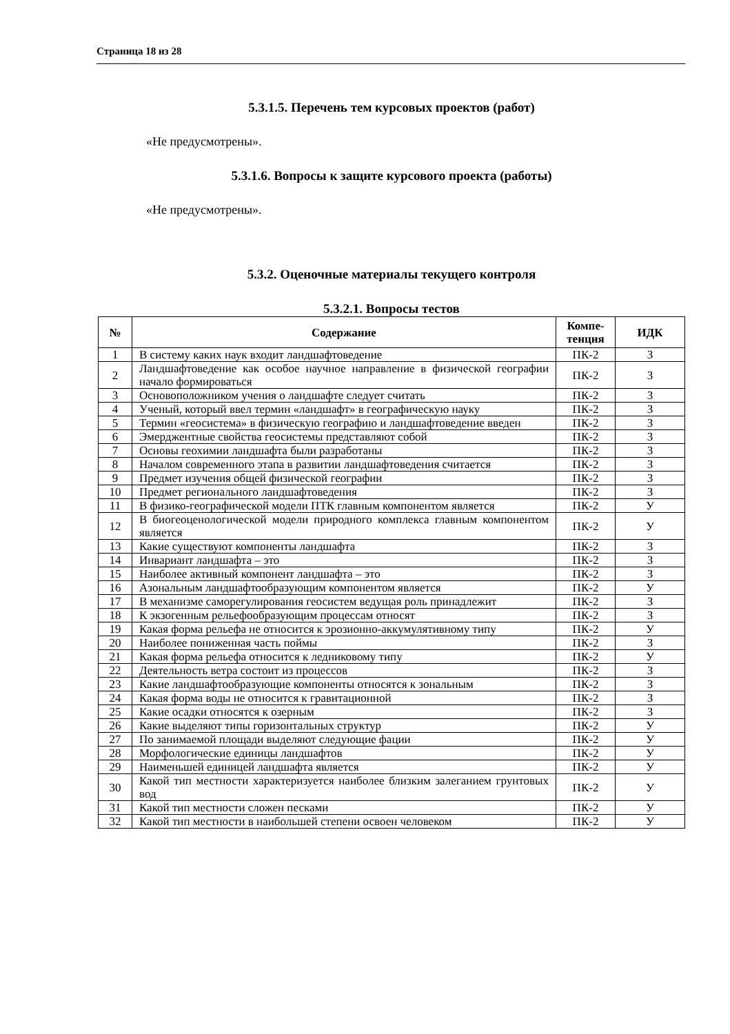Страница 18 из 28
5.3.1.5. Перечень тем курсовых проектов (работ)
«Не предусмотрены».
5.3.1.6. Вопросы к защите курсового проекта (работы)
«Не предусмотрены».
5.3.2. Оценочные материалы текущего контроля
5.3.2.1. Вопросы тестов
| № | Содержание | Компе-тенция | ИДК |
| --- | --- | --- | --- |
| 1 | В систему каких наук входит ландшафтоведение | ПК-2 | З |
| 2 | Ландшафтоведение как особое научное направление в физической географии начало формироваться | ПК-2 | З |
| 3 | Основоположником учения о ландшафте следует считать | ПК-2 | З |
| 4 | Ученый, который ввел термин «ландшафт» в географическую науку | ПК-2 | З |
| 5 | Термин «геосистема» в физическую географию и ландшафтоведение введен | ПК-2 | З |
| 6 | Эмерджентные свойства геосистемы представляют собой | ПК-2 | З |
| 7 | Основы геохимии ландшафта были разработаны | ПК-2 | З |
| 8 | Началом современного этапа в развитии ландшафтоведения считается | ПК-2 | З |
| 9 | Предмет изучения общей физической географии | ПК-2 | З |
| 10 | Предмет регионального ландшафтоведения | ПК-2 | З |
| 11 | В физико-географической модели ПТК главным компонентом является | ПК-2 | У |
| 12 | В биогеоценологической модели природного комплекса главным компонентом является | ПК-2 | У |
| 13 | Какие существуют компоненты ландшафта | ПК-2 | З |
| 14 | Инвариант ландшафта – это | ПК-2 | З |
| 15 | Наиболее активный компонент ландшафта – это | ПК-2 | З |
| 16 | Азональным ландшафтообразующим компонентом является | ПК-2 | У |
| 17 | В механизме саморегулирования геосистем ведущая роль принадлежит | ПК-2 | З |
| 18 | К экзогенным рельефообразующим процессам относят | ПК-2 | З |
| 19 | Какая форма рельефа не относится к эрозионно-аккумулятивному типу | ПК-2 | У |
| 20 | Наиболее пониженная часть поймы | ПК-2 | З |
| 21 | Какая форма рельефа относится к ледниковому типу | ПК-2 | У |
| 22 | Деятельность ветра состоит из процессов | ПК-2 | З |
| 23 | Какие ландшафтообразующие компоненты относятся к зональным | ПК-2 | З |
| 24 | Какая форма воды не относится к гравитационной | ПК-2 | З |
| 25 | Какие осадки относятся к озерным | ПК-2 | З |
| 26 | Какие выделяют типы горизонтальных структур | ПК-2 | У |
| 27 | По занимаемой площади выделяют следующие фации | ПК-2 | У |
| 28 | Морфологические единицы ландшафтов | ПК-2 | У |
| 29 | Наименьшей единицей ландшафта является | ПК-2 | У |
| 30 | Какой тип местности характеризуется наиболее близким залеганием грунтовых вод | ПК-2 | У |
| 31 | Какой тип местности сложен песками | ПК-2 | У |
| 32 | Какой тип местности в наибольшей степени освоен человеком | ПК-2 | У |